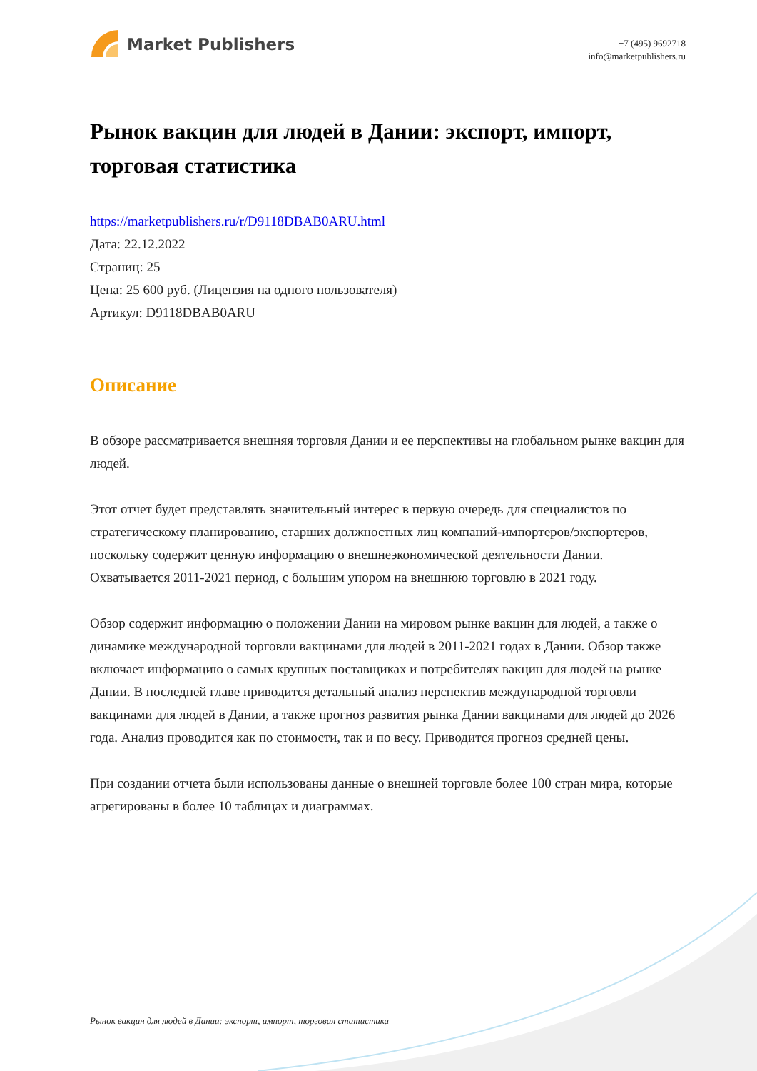Market Publishers
+7 (495) 9692718
info@marketpublishers.ru
Рынок вакцин для людей в Дании: экспорт, импорт, торговая статистика
https://marketpublishers.ru/r/D9118DBAB0ARU.html
Дата: 22.12.2022
Страниц: 25
Цена: 25 600 руб. (Лицензия на одного пользователя)
Артикул: D9118DBAB0ARU
Описание
В обзоре рассматривается внешняя торговля Дании и ее перспективы на глобальном рынке вакцин для людей.
Этот отчет будет представлять значительный интерес в первую очередь для специалистов по стратегическому планированию, старших должностных лиц компаний-импортеров/экспортеров, поскольку содержит ценную информацию о внешнеэкономической деятельности Дании. Охватывается 2011-2021 период, с большим упором на внешнюю торговлю в 2021 году.
Обзор содержит информацию о положении Дании на мировом рынке вакцин для людей, а также о динамике международной торговли вакцинами для людей в 2011-2021 годах в Дании. Обзор также включает информацию о самых крупных поставщиках и потребителях вакцин для людей на рынке Дании. В последней главе приводится детальный анализ перспектив международной торговли вакцинами для людей в Дании, а также прогноз развития рынка Дании вакцинами для людей до 2026 года. Анализ проводится как по стоимости, так и по весу. Приводится прогноз средней цены.
При создании отчета были использованы данные о внешней торговле более 100 стран мира, которые агрегированы в более 10 таблицах и диаграммах.
Рынок вакцин для людей в Дании: экспорт, импорт, торговая статистика